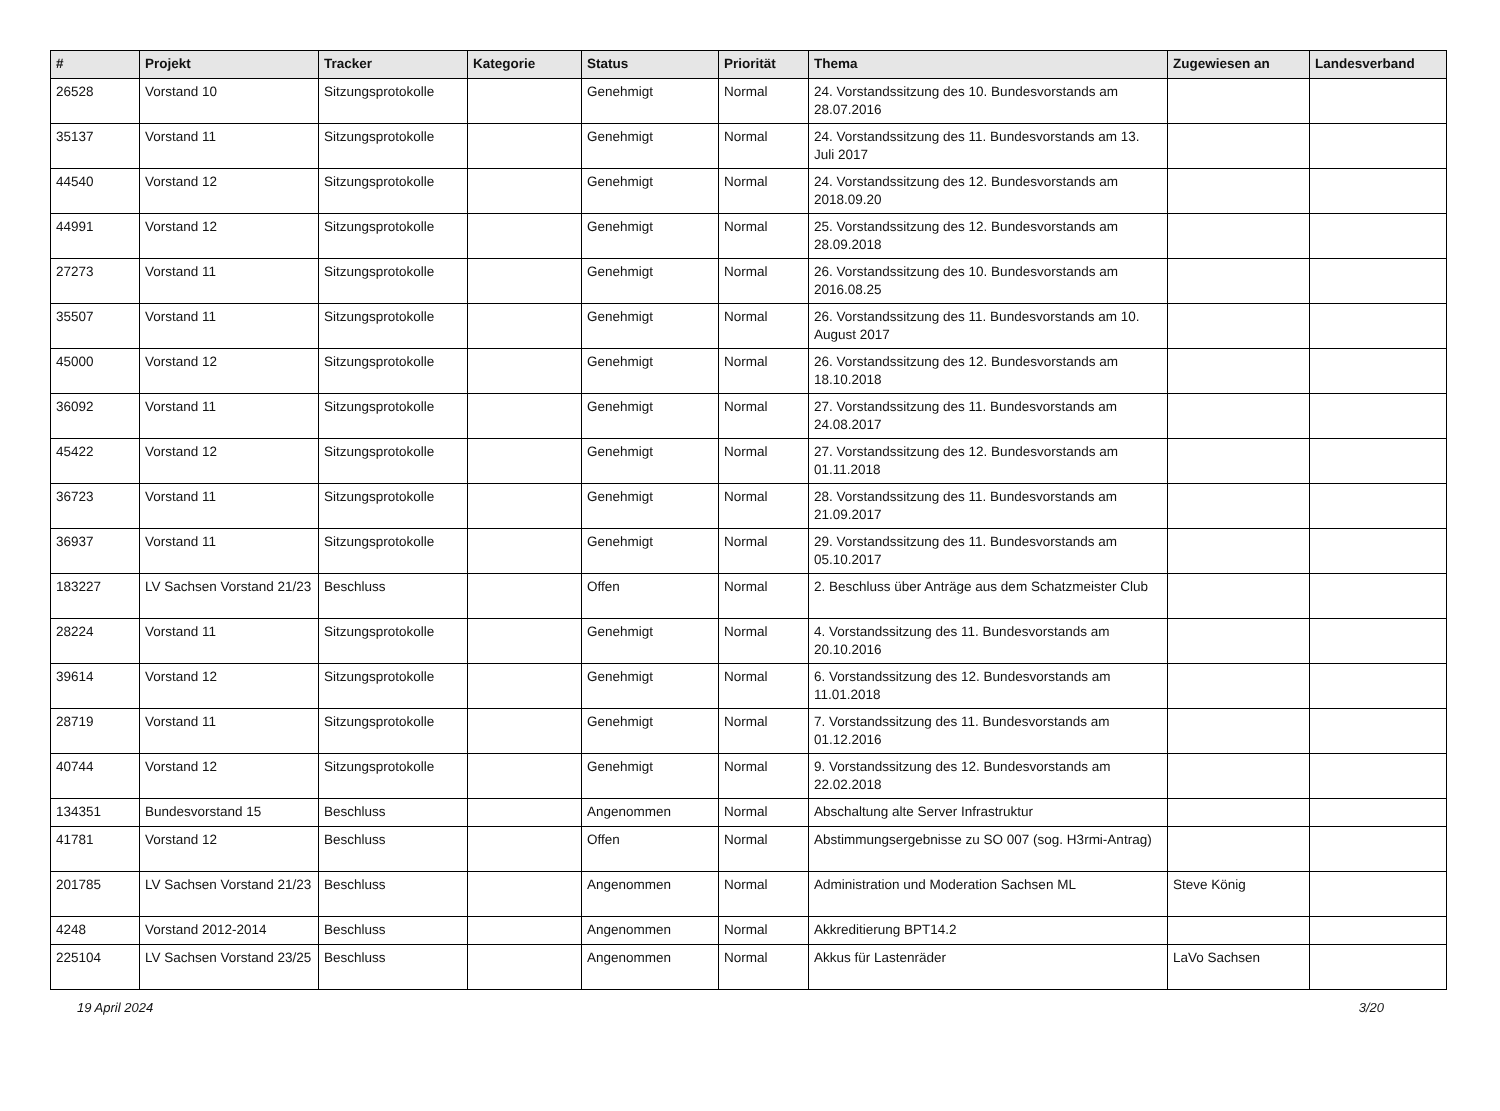| # | Projekt | Tracker | Kategorie | Status | Priorität | Thema | Zugewiesen an | Landesverband |
| --- | --- | --- | --- | --- | --- | --- | --- | --- |
| 26528 | Vorstand 10 | Sitzungsprotokolle | | Genehmigt | Normal | 24. Vorstandssitzung des 10. Bundesvorstands am 28.07.2016 | | |
| 35137 | Vorstand 11 | Sitzungsprotokolle | | Genehmigt | Normal | 24. Vorstandssitzung des 11. Bundesvorstands am 13. Juli 2017 | | |
| 44540 | Vorstand 12 | Sitzungsprotokolle | | Genehmigt | Normal | 24. Vorstandssitzung des 12. Bundesvorstands am 2018.09.20 | | |
| 44991 | Vorstand 12 | Sitzungsprotokolle | | Genehmigt | Normal | 25. Vorstandssitzung des 12. Bundesvorstands am 28.09.2018 | | |
| 27273 | Vorstand 11 | Sitzungsprotokolle | | Genehmigt | Normal | 26. Vorstandssitzung des 10. Bundesvorstands am 2016.08.25 | | |
| 35507 | Vorstand 11 | Sitzungsprotokolle | | Genehmigt | Normal | 26. Vorstandssitzung des 11. Bundesvorstands am 10. August 2017 | | |
| 45000 | Vorstand 12 | Sitzungsprotokolle | | Genehmigt | Normal | 26. Vorstandssitzung des 12. Bundesvorstands am 18.10.2018 | | |
| 36092 | Vorstand 11 | Sitzungsprotokolle | | Genehmigt | Normal | 27. Vorstandssitzung des 11. Bundesvorstands am 24.08.2017 | | |
| 45422 | Vorstand 12 | Sitzungsprotokolle | | Genehmigt | Normal | 27. Vorstandssitzung des 12. Bundesvorstands am 01.11.2018 | | |
| 36723 | Vorstand 11 | Sitzungsprotokolle | | Genehmigt | Normal | 28. Vorstandssitzung des 11. Bundesvorstands am 21.09.2017 | | |
| 36937 | Vorstand 11 | Sitzungsprotokolle | | Genehmigt | Normal | 29. Vorstandssitzung des 11. Bundesvorstands am 05.10.2017 | | |
| 183227 | LV Sachsen Vorstand 21/23 | Beschluss | | Offen | Normal | 2. Beschluss über Anträge aus dem Schatzmeister Club | | |
| 28224 | Vorstand 11 | Sitzungsprotokolle | | Genehmigt | Normal | 4. Vorstandssitzung des 11. Bundesvorstands am 20.10.2016 | | |
| 39614 | Vorstand 12 | Sitzungsprotokolle | | Genehmigt | Normal | 6. Vorstandssitzung des 12. Bundesvorstands am 11.01.2018 | | |
| 28719 | Vorstand 11 | Sitzungsprotokolle | | Genehmigt | Normal | 7. Vorstandssitzung des 11. Bundesvorstands am 01.12.2016 | | |
| 40744 | Vorstand 12 | Sitzungsprotokolle | | Genehmigt | Normal | 9. Vorstandssitzung des 12. Bundesvorstands am 22.02.2018 | | |
| 134351 | Bundesvorstand 15 | Beschluss | | Angenommen | Normal | Abschaltung alte Server Infrastruktur | | |
| 41781 | Vorstand 12 | Beschluss | | Offen | Normal | Abstimmungsergebnisse zu SO 007 (sog. H3rmi-Antrag) | | |
| 201785 | LV Sachsen Vorstand 21/23 | Beschluss | | Angenommen | Normal | Administration und Moderation Sachsen ML | Steve König | |
| 4248 | Vorstand 2012-2014 | Beschluss | | Angenommen | Normal | Akkreditierung BPT14.2 | | |
| 225104 | LV Sachsen Vorstand 23/25 | Beschluss | | Angenommen | Normal | Akkus für Lastenräder | LaVo Sachsen | |
19 April 2024 3/20